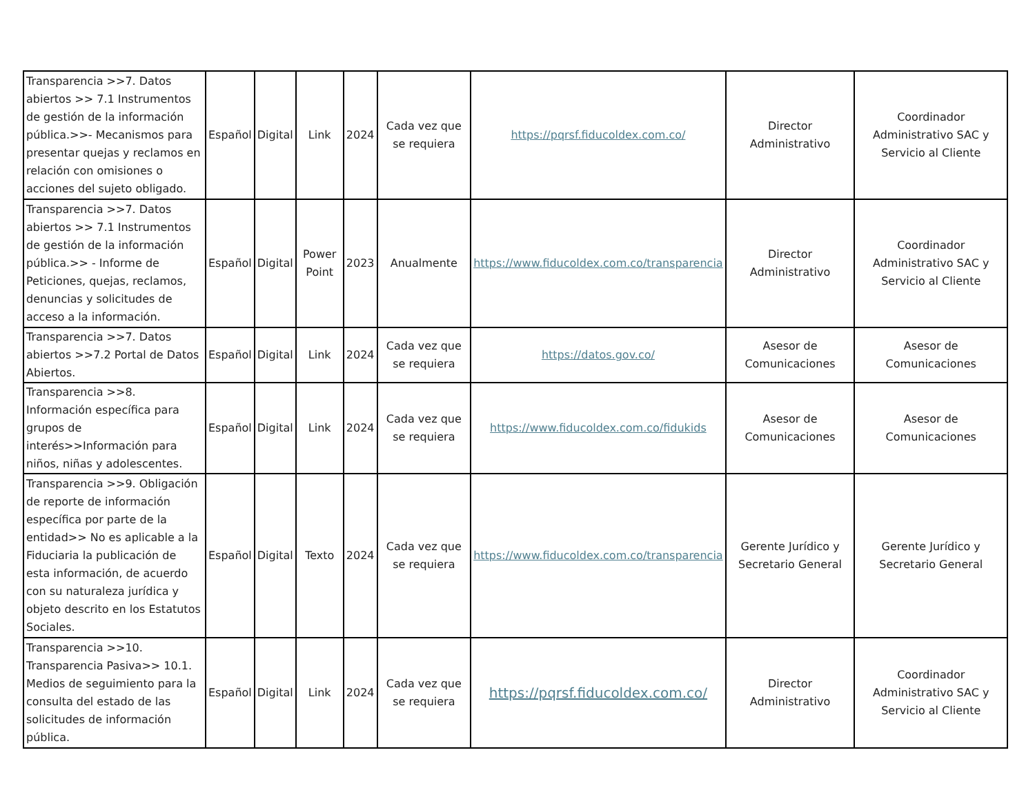| Transparencia >>7. Datos abiertos >> 7.1 Instrumentos de gestión de la información pública.>>- Mecanismos para presentar quejas y reclamos en relación con omisiones o acciones del sujeto obligado. | Español | Digital | Link | 2024 | Cada vez que se requiera | https://pqrsf.fiducoldex.com.co/ | Director Administrativo | Coordinador Administrativo SAC y Servicio al Cliente |
| Transparencia >>7. Datos abiertos >> 7.1 Instrumentos de gestión de la información pública.>> - Informe de Peticiones, quejas, reclamos, denuncias y solicitudes de acceso a la información. | Español | Digital | Power Point | 2023 | Anualmente | https://www.fiducoldex.com.co/transparencia | Director Administrativo | Coordinador Administrativo SAC y Servicio al Cliente |
| Transparencia >>7. Datos abiertos >>7.2 Portal de Datos Abiertos. | Español | Digital | Link | 2024 | Cada vez que se requiera | https://datos.gov.co/ | Asesor de Comunicaciones | Asesor de Comunicaciones |
| Transparencia >>8. Información específica para grupos de interés>>Información para niños, niñas y adolescentes. | Español | Digital | Link | 2024 | Cada vez que se requiera | https://www.fiducoldex.com.co/fidukids | Asesor de Comunicaciones | Asesor de Comunicaciones |
| Transparencia >>9. Obligación de reporte de información específica por parte de la entidad>> No es aplicable a la Fiduciaria la publicación de esta información, de acuerdo con su naturaleza jurídica y objeto descrito en los Estatutos Sociales. | Español | Digital | Texto | 2024 | Cada vez que se requiera | https://www.fiducoldex.com.co/transparencia | Gerente Jurídico y Secretario General | Gerente Jurídico y Secretario General |
| Transparencia >>10. Transparencia Pasiva>> 10.1. Medios de seguimiento para la consulta del estado de las solicitudes de información pública. | Español | Digital | Link | 2024 | Cada vez que se requiera | https://pqrsf.fiducoldex.com.co/ | Director Administrativo | Coordinador Administrativo SAC y Servicio al Cliente |